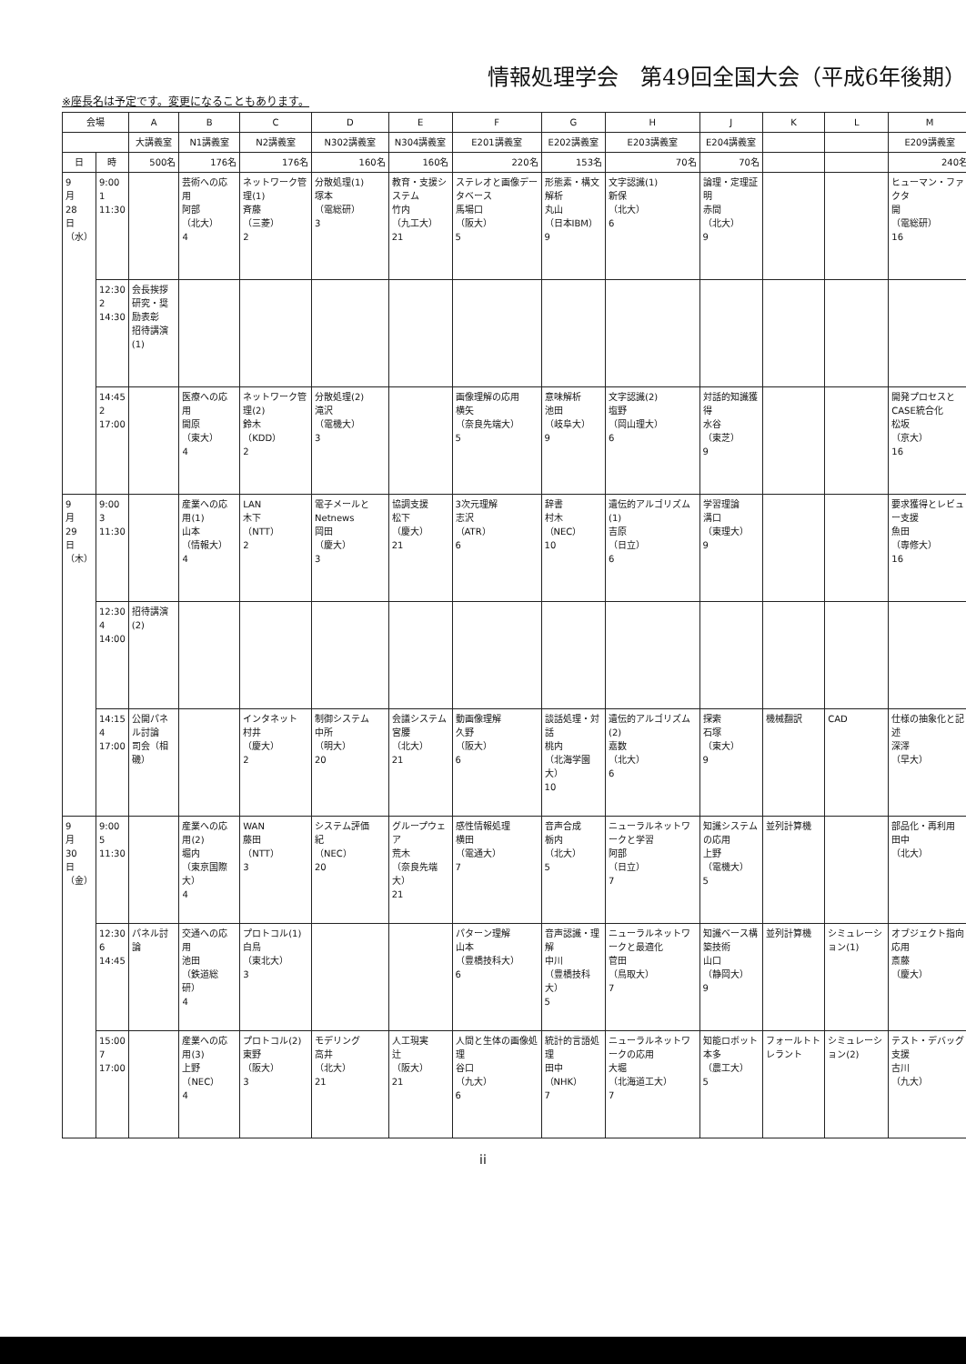情報処理学会　第49回全国大会（平成6年後期）
※座長名は予定です。変更になることもあります。
| 会場 | | A | B | C | D | E | F | G | H | J | K | L | M |
| --- | --- | --- | --- | --- | --- | --- | --- | --- | --- | --- | --- | --- | --- |
| | | 大講義室 | N1講義室 | N2講義室 | N302講義室 | N304講義室 | E201講義室 | E202講義室 | E203講義室 | E204講義室 | | | E209講義室 |
| 日 | 時 | 500名 | 176名 | 176名 | 160名 | 160名 | 220名 | 153名 | 70名 | 70名 | | | 240名 |
| 9 月 28 日 （水） | 9:00 1 11:30 | | 芸術への応用 阿部 （北大） 4 | ネットワーク管理(1) 斉藤 （三菱） 2 | 分散処理(1) 塚本 （電総研） 3 | 教育・支援システム 竹内 （九工大） 21 | ステレオと画像データベース 馬場口 （阪大） 5 | 形態素・構文解析 丸山 （日本IBM） 9 | 文字認識(1) 新保 （北大） 6 | 論理・定理証明 赤間 （北大） 9 | | | ヒューマン・ファクタ 開 （電総研） 16 |
| | 12:30 2 14:30 | 会長挨拶 研究・奨励表彰 招待講演(1) | | | | | | | | | | | |
| | 14:45 2 17:00 | | 医療への応用 開原 （東大） 4 | ネットワーク管理(2) 鈴木 （KDD） 2 | 分散処理(2) 滝沢 （電機大） 3 | | 画像理解の応用 横矢 （奈良先端大） 5 | 意味解析 池田 （岐阜大） 9 | 文字認識(2) 塩野 （岡山理大） 6 | 対話的知識獲得 水谷 （東芝） 9 | | | 開発プロセスとCASE統合化 松坂 （京大） 16 |
| 9 月 29 日 （木） | 9:00 3 11:30 | | 産業への応用(1) 山本 （情報大） 4 | LAN 木下 （NTT） 2 | 電子メールとNetnews 岡田 （慶大） 3 | 協調支援 松下 （慶大） 21 | 3次元理解 志沢 （ATR） 6 | 辞書 村木 （NEC） 10 | 遺伝的アルゴリズム(1) 吉原 （日立） 6 | 学習理論 溝口 （東理大） 9 | | | 要求獲得とレビュー支援 魚田 （専修大） 16 |
| | 12:30 4 14:00 | 招待講演(2) | | | | | | | | | | | |
| | 14:15 4 17:00 | 公開パネル討論 司会（相磯） | | インタネット 村井 （慶大） 2 | 制御システム 中所 （明大） 20 | 会議システム 宮腰 （北大） 21 | 動画像理解 久野 （阪大） 6 | 談話処理・対話 桃内 （北海学園大） 10 | 遺伝的アルゴリズム(2) 嘉数 （北大） 6 | 探索 石塚 （東大） 9 | 機械翻訳 | CAD | 仕様の抽象化と記述 深澤 （早大） |
| 9 月 30 日 （金） | 9:00 5 11:30 | | 産業への応用(2) 堀内 （東京国際大） 4 | WAN 藤田 （NTT） 3 | システム評価 紀 （NEC） 20 | グループウェア 荒木 （奈良先端大） 21 | 感性情報処理 横田 （電通大） 7 | 音声合成 栃内 （北大） 5 | ニューラルネットワークと学習 阿部 （日立） 7 | 知識システムの応用 上野 （電機大） 5 | 並列計算機 | | 部品化・再利用 田中 （北大） |
| | 12:30 6 14:45 | パネル討論 | 交通への応用 池田 （鉄道総研） 4 | プロトコル(1) 白鳥 （東北大） 3 | | | パターン理解 山本 （豊橋技科大） 6 | 音声認識・理解 中川 （豊橋技科大） 5 | ニューラルネットワークと最適化 菅田 （鳥取大） 7 | 知識ベース構築技術 山口 （静岡大） 9 | 並列計算機 | シミュレーション(1) | オブジェクト指向応用 斎藤 （慶大） |
| | 15:00 7 17:00 | | 産業への応用(3) 上野 （NEC） 4 | プロトコル(2) 東野 （阪大） 3 | モデリング 高井 （北大） 21 | 人工現実 辻 （阪大） 21 | 人間と生体の画像処理 谷口 （九大） 6 | 統計的言語処理 田中 （NHK） 7 | ニューラルネットワークの応用 大堀 （北海道工大） 7 | 知能ロボット 本多 （農工大） 5 | フォールトトレラント | シミュレーション(2) | テスト・デバッグ支援 古川 （九大） |
ii